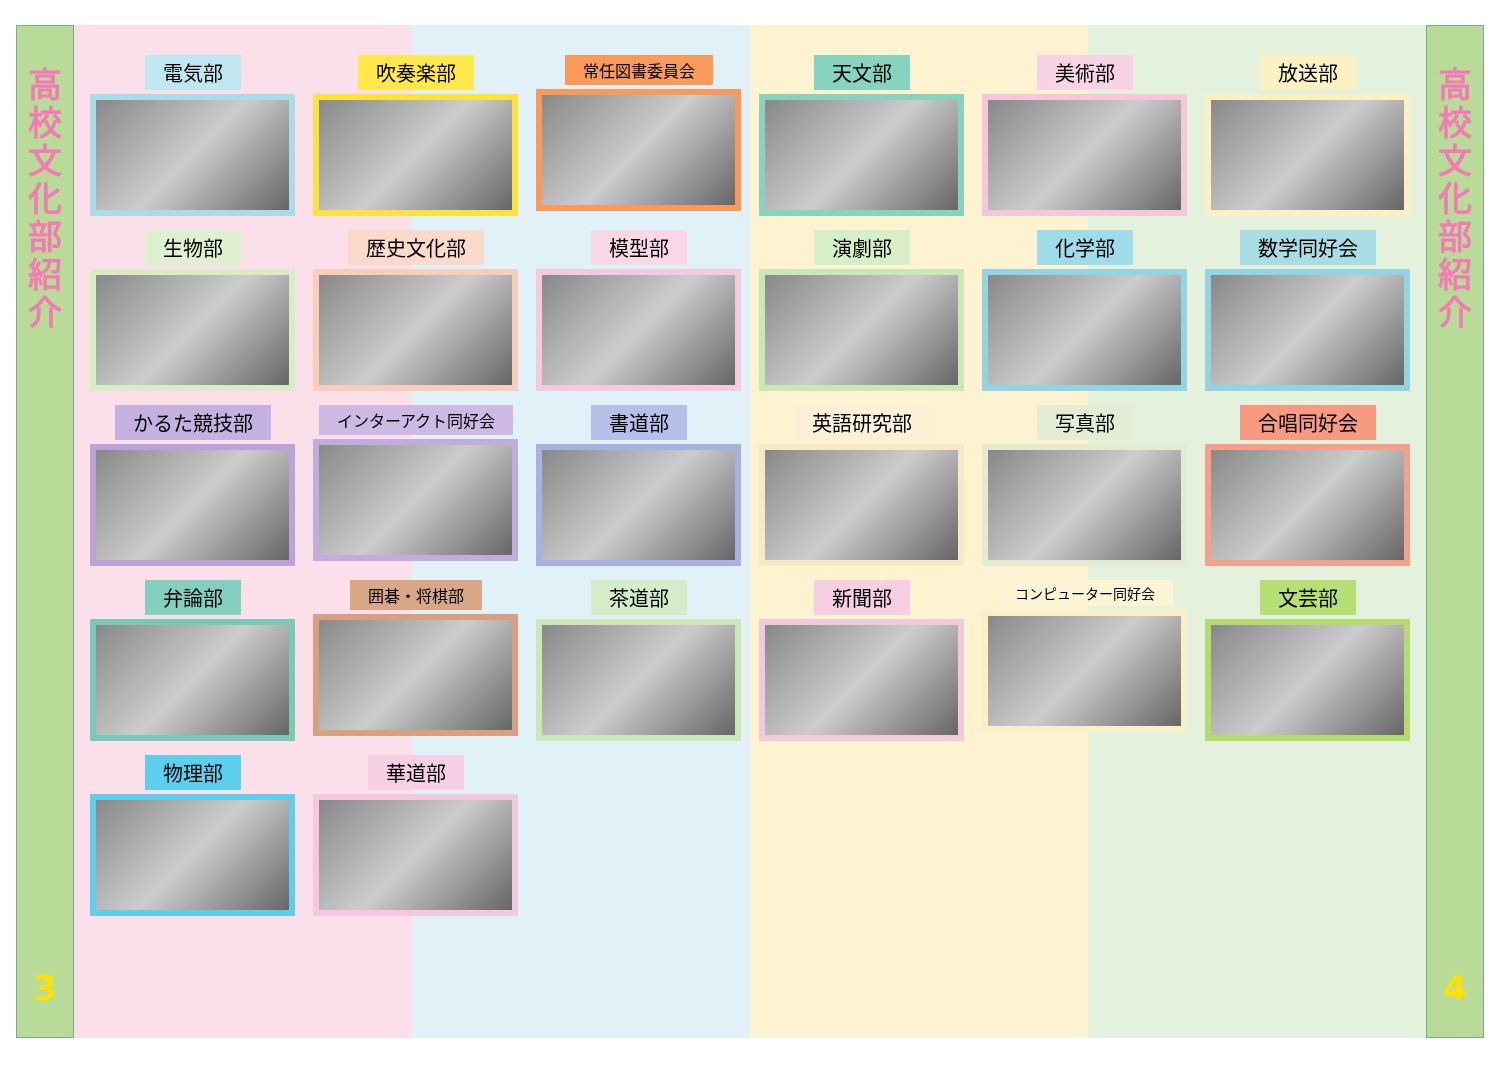高
校
文
化
部
紹
介
3
電気部
吹奏楽部
常任図書委員会
天文部
美術部
放送部
生物部
歴史文化部
模型部
演劇部
化学部
数学同好会
かるた競技部
インターアクト同好会
書道部
英語研究部
写真部
合唱同好会
弁論部
囲碁・将棋部
茶道部
新聞部
コンピューター同好会
文芸部
物理部
華道部
高
校
文
化
部
紹
介
4